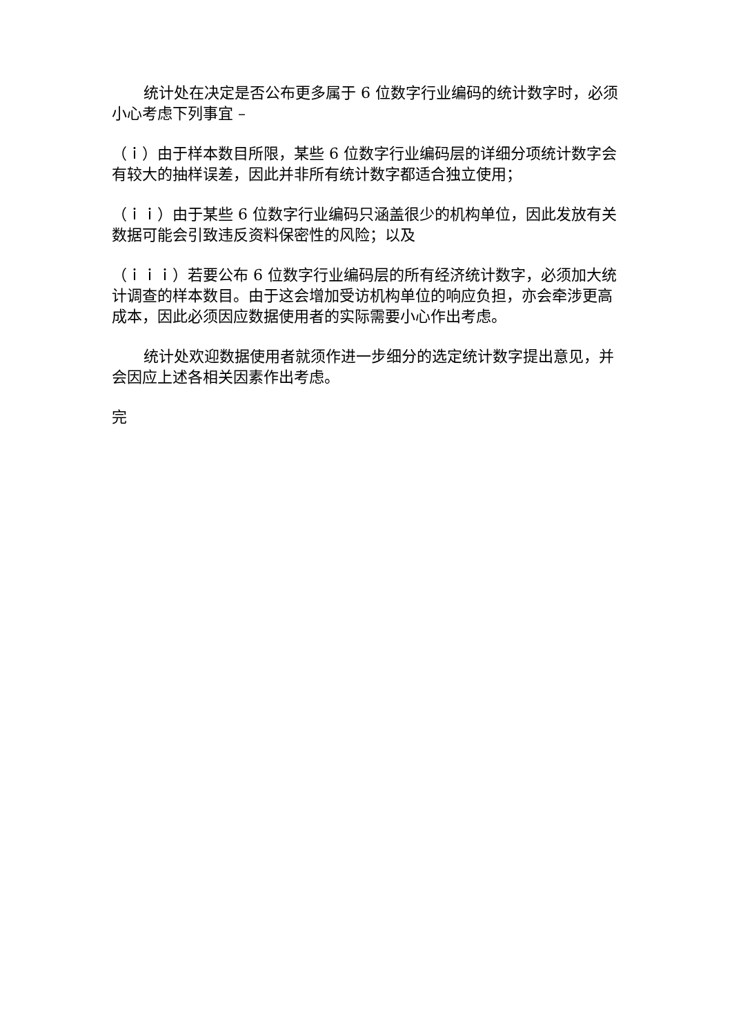统计处在决定是否公布更多属于 6 位数字行业编码的统计数字时，必须小心考虑下列事宜 –
（ｉ）由于样本数目所限，某些 6 位数字行业编码层的详细分项统计数字会有较大的抽样误差，因此并非所有统计数字都适合独立使用；
（ｉｉ）由于某些 6 位数字行业编码只涵盖很少的机构单位，因此发放有关数据可能会引致违反资料保密性的风险；以及
（ｉｉｉ）若要公布 6 位数字行业编码层的所有经济统计数字，必须加大统计调查的样本数目。由于这会增加受访机构单位的响应负担，亦会牵涉更高成本，因此必须因应数据使用者的实际需要小心作出考虑。
统计处欢迎数据使用者就须作进一步细分的选定统计数字提出意见，并会因应上述各相关因素作出考虑。
完